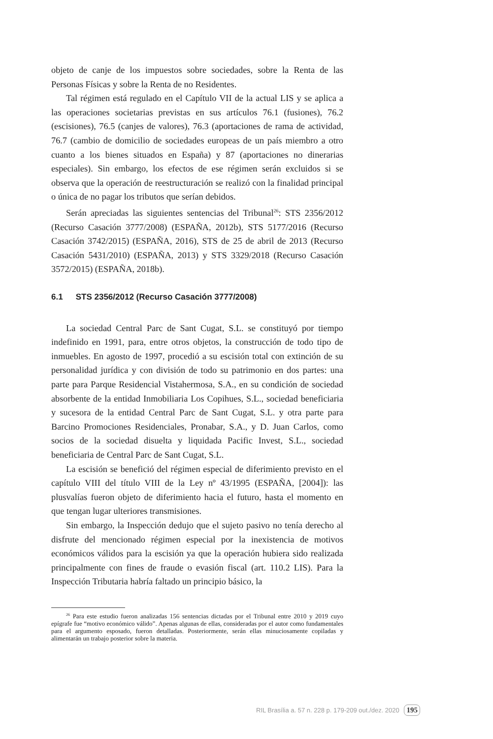objeto de canje de los impuestos sobre sociedades, sobre la Renta de las Personas Físicas y sobre la Renta de no Residentes.
Tal régimen está regulado en el Capítulo VII de la actual LIS y se aplica a las operaciones societarias previstas en sus artículos 76.1 (fusiones), 76.2 (escisiones), 76.5 (canjes de valores), 76.3 (aportaciones de rama de actividad, 76.7 (cambio de domicilio de sociedades europeas de un país miembro a otro cuanto a los bienes situados en España) y 87 (aportaciones no dinerarias especiales). Sin embargo, los efectos de ese régimen serán excluidos si se observa que la operación de reestructuración se realizó con la finalidad principal o única de no pagar los tributos que serían debidos.
Serán apreciadas las siguientes sentencias del Tribunal<sup>26</sup>: STS 2356/2012 (Recurso Casación 3777/2008) (ESPAÑA, 2012b), STS 5177/2016 (Recurso Casación 3742/2015) (ESPAÑA, 2016), STS de 25 de abril de 2013 (Recurso Casación 5431/2010) (ESPAÑA, 2013) y STS 3329/2018 (Recurso Casación 3572/2015) (ESPAÑA, 2018b).
6.1 STS 2356/2012 (Recurso Casación 3777/2008)
La sociedad Central Parc de Sant Cugat, S.L. se constituyó por tiempo indefinido en 1991, para, entre otros objetos, la construcción de todo tipo de inmuebles. En agosto de 1997, procedió a su escisión total con extinción de su personalidad jurídica y con división de todo su patrimonio en dos partes: una parte para Parque Residencial Vistahermosa, S.A., en su condición de sociedad absorbente de la entidad Inmobiliaria Los Copihues, S.L., sociedad beneficiaria y sucesora de la entidad Central Parc de Sant Cugat, S.L. y otra parte para Barcino Promociones Residenciales, Pronabar, S.A., y D. Juan Carlos, como socios de la sociedad disuelta y liquidada Pacific Invest, S.L., sociedad beneficiaria de Central Parc de Sant Cugat, S.L.
La escisión se benefició del régimen especial de diferimiento previsto en el capítulo VIII del título VIII de la Ley nº 43/1995 (ESPAÑA, [2004]): las plusvalías fueron objeto de diferimiento hacia el futuro, hasta el momento en que tengan lugar ulteriores transmisiones.
Sin embargo, la Inspección dedujo que el sujeto pasivo no tenía derecho al disfrute del mencionado régimen especial por la inexistencia de motivos económicos válidos para la escisión ya que la operación hubiera sido realizada principalmente con fines de fraude o evasión fiscal (art. 110.2 LIS). Para la Inspección Tributaria habría faltado un principio básico, la
<sup>26</sup> Para este estudio fueron analizadas 156 sentencias dictadas por el Tribunal entre 2010 y 2019 cuyo epígrafe fue “motivo económico válido”. Apenas algunas de ellas, consideradas por el autor como fundamentales para el argumento esposado, fueron detalladas. Posteriormente, serán ellas minuciosamente copiladas y alimentarán un trabajo posterior sobre la materia.
RIL Brasília a. 57 n. 228 p. 179-209 out./dez. 2020 195